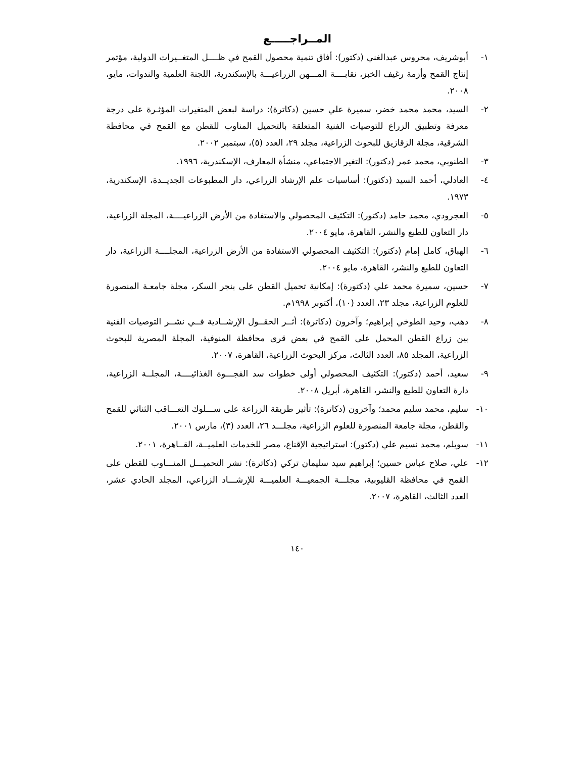المــراجـــــع
١- أبوشريف، محروس عبدالغني (دكتور): أفاق تنمية محصول القمح في ظــــل المتغــيرات الدولية، مؤتمر إنتاج القمح وأزمة رغيف الخبز، نقابــــة المـــهن الزراعيـــة بالإسكندرية، اللجنة العلمية والندوات، مايو، ٢٠٠٨.
٢- السيد، محمد محمد خضر، سميرة علي حسين (دكاترة): دراسة لبعض المتغيرات المؤثـرة على درجة معرفة وتطبيق الزراع للتوصيات الفنية المتعلقة بالتحميل المناوب للقطن مع القمح في محافظة الشرقية، مجلة الزقازيق للبحوث الزراعية، مجلد ٢٩، العدد (٥)، سبتمبر ٢٠٠٢.
٣- الطنوبي، محمد عمر (دكتور): التغير الاجتماعي، منشأة المعارف، الإسكندرية، ١٩٩٦.
٤- العادلي، أحمد السيد (دكتور): أساسيات علم الإرشاد الزراعي، دار المطبوعات الجديــدة، الإسكندرية، ١٩٧٣.
٥- العجرودي، محمد حامد (دكتور): التكثيف المحصولي والاستفادة من الأرض الزراعيــــة، المجلة الزراعية، دار التعاون للطبع والنشر، القاهرة، مايو ٢٠٠٤.
٦- الهباق، كامل إمام (دكتور): التكثيف المحصولي الاستفادة من الأرض الزراعية، المجلــــة الزراعية، دار التعاون للطبع والنشر، القاهرة، مايو ٢٠٠٤.
٧- حسين، سميرة محمد علي (دكتورة): إمكانية تحميل القطن على بنجر السكر، مجلة جامعـة المنصورة للعلوم الزراعية، مجلد ٢٣، العدد (١٠)، أكتوبر ١٩٩٨م.
٨- دهب، وحيد الطوخي إبراهيم؛ وآخرون (دكاترة): أثــر الحقــول الإرشــادية فــي نشــر التوصيات الفنية بين زراع القطن المحمل على القمح في بعض قرى محافظة المنوفية، المجلة المصرية للبحوث الزراعية، المجلد ٨٥، العدد الثالث، مركز البحوث الزراعية، القاهرة، ٢٠٠٧.
٩- سعيد، أحمد (دكتور): التكثيف المحصولي أولى خطوات سد الفجـــوة الغذائيــــة، المجلــة الزراعية، دارة التعاون للطبع والنشر، القاهرة، أبريل ٢٠٠٨.
١٠- سليم، محمد سليم محمد؛ وآخرون (دكاترة): تأثير طريقة الزراعة على ســـلوك التعـــاقب الثنائي للقمح والقطن، مجلة جامعة المنصورة للعلوم الزراعية، مجلـــد ٢٦، العدد (٣)، مارس ٢٠٠١.
١١- سويلم، محمد نسيم علي (دكتور): استراتيجية الإقناع، مصر للخدمات العلميــة، القــاهرة، ٢٠٠١.
١٢- علي، صلاح عباس حسين؛ إبراهيم سيد سليمان تركي (دكاترة): نشر التحميـــل المنـــاوب للقطن على القمح في محافظة القليوبية، مجلـــة الجمعيـــة العلميـــة للإرشـــاد الزراعي، المجلد الحادي عشر، العدد الثالث، القاهرة، ٢٠٠٧.
١٤٠